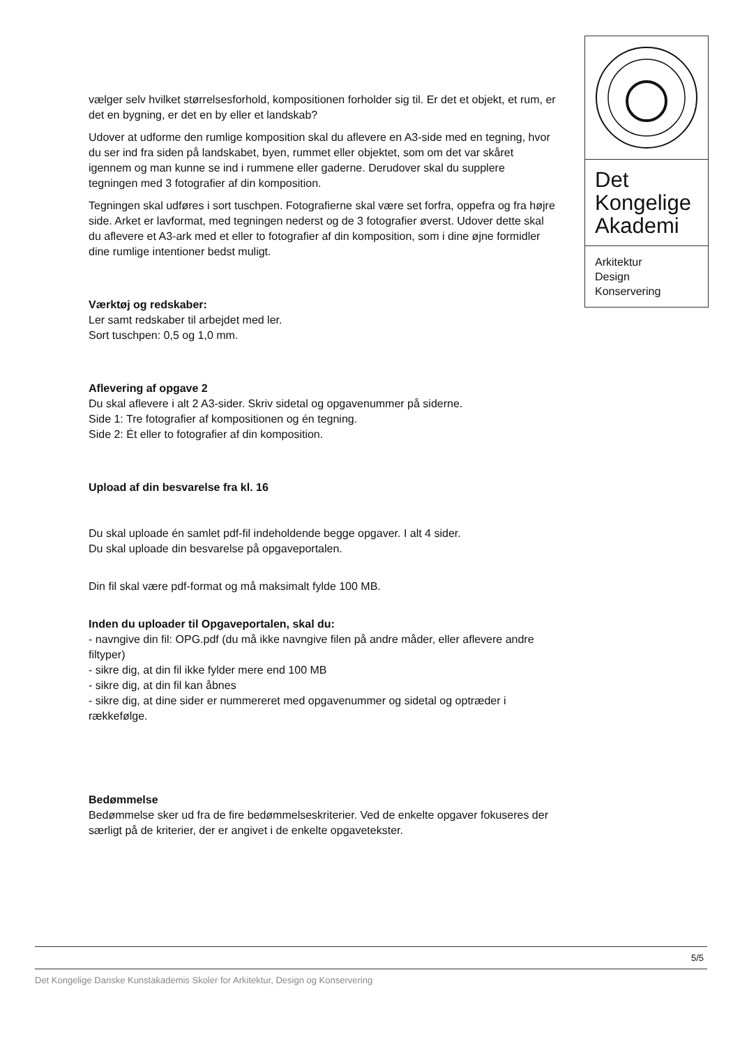Det
Kongelige
Akademi
Arkitektur
Design
Konservering
vælger selv hvilket størrelsesforhold, kompositionen forholder sig til. Er det et objekt, et rum, er det en bygning, er det en by eller et landskab?
Udover at udforme den rumlige komposition skal du aflevere en A3-side med en tegning, hvor du ser ind fra siden på landskabet, byen, rummet eller objektet, som om det var skåret igennem og man kunne se ind i rummene eller gaderne. Derudover skal du supplere tegningen med 3 fotografier af din komposition.
Tegningen skal udføres i sort tuschpen. Fotografierne skal være set forfra, oppefra og fra højre side. Arket er lavformat, med tegningen nederst og de 3 fotografier øverst. Udover dette skal du aflevere et A3-ark med et eller to fotografier af din komposition, som i dine øjne formidler dine rumlige intentioner bedst muligt.
Værktøj og redskaber:
Ler samt redskaber til arbejdet med ler.
Sort tuschpen: 0,5 og 1,0 mm.
Aflevering af opgave 2
Du skal aflevere i alt 2 A3-sider. Skriv sidetal og opgavenummer på siderne.
Side 1: Tre fotografier af kompositionen og én tegning.
Side 2: Ét eller to fotografier af din komposition.
Upload af din besvarelse fra kl. 16
Du skal uploade én samlet pdf-fil indeholdende begge opgaver. I alt 4 sider.
Du skal uploade din besvarelse på opgaveportalen.
Din fil skal være pdf-format og må maksimalt fylde 100 MB.
Inden du uploader til Opgaveportalen, skal du:
- navngive din fil: OPG.pdf (du må ikke navngive filen på andre måder, eller aflevere andre filtyper)
- sikre dig, at din fil ikke fylder mere end 100 MB
- sikre dig, at din fil kan åbnes
- sikre dig, at dine sider er nummereret med opgavenummer og sidetal og optræder i rækkefølge.
Bedømmelse
Bedømmelse sker ud fra de fire bedømmelseskriterier. Ved de enkelte opgaver fokuseres der særligt på de kriterier, der er angivet i de enkelte opgavetekster.
5/5
Det Kongelige Danske Kunstakademis Skoler for Arkitektur, Design og Konservering